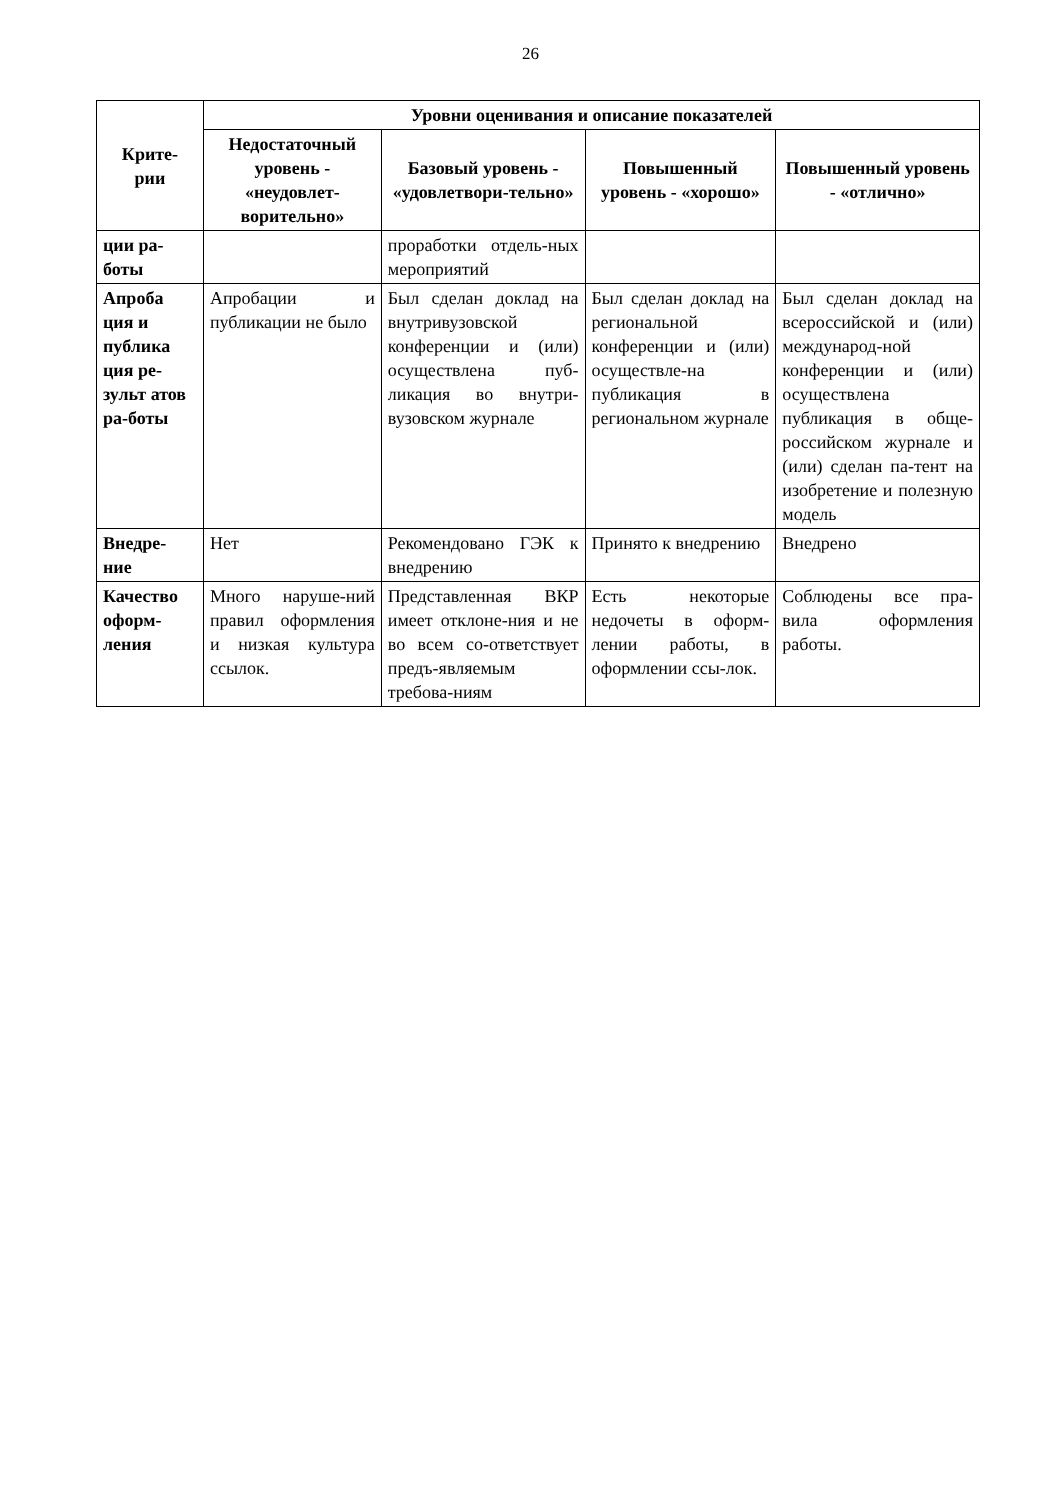26
| Крите- рии | Уровни оценивания и описание показателей | | | |
| --- | --- | --- | --- | --- |
| | Недостаточный уровень - «неудовлет-ворительно» | Базовый уровень - «удовлетвори-тельно» | Повышенный уровень - «хорошо» | Повышенный уровень - «отлично» |
| ции ра- боты | | проработки отдель-ных мероприятий | | |
| Апроба ция и публика ция ре-зульт атов ра-боты | Апробации и публикации не было | Был сделан доклад на внутривузовской конференции и (или) осуществлена пуб-ликация во внутри-вузовском журнале | Был сделан доклад на региональной конференции и (или) осуществле-на публикация в региональном журнале | Был сделан доклад на всероссийской и (или) международ-ной конференции и (или) осуществлена публикация в обще-российском журнале и (или) сделан па-тент на изобретение и полезную модель |
| Внедре- ние | Нет | Рекомендовано ГЭК к внедрению | Принято к внедрению | Внедрено |
| Качество оформ-ления | Много наруше-ний правил оформления и низкая культура ссылок. | Представленная ВКР имеет отклоне-ния и не во всем со-ответствует предъ-являемым требова-ниям | Есть некоторые недочеты в оформ-лении работы, в оформлении ссы-лок. | Соблюдены все пра-вила оформления работы. |